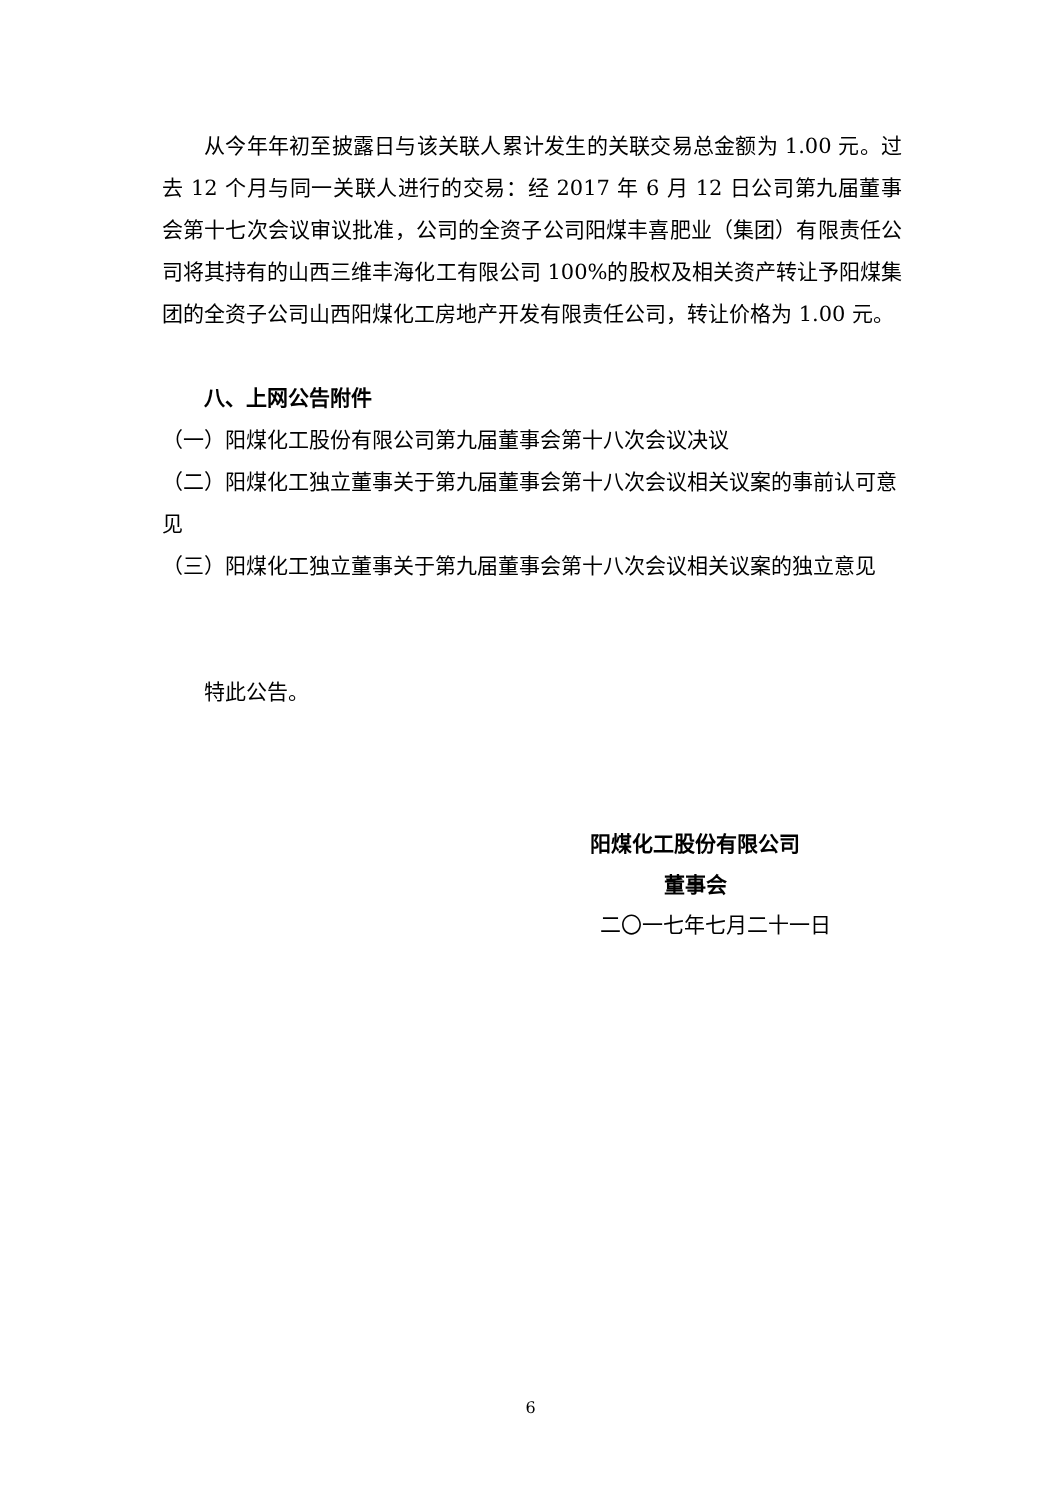从今年年初至披露日与该关联人累计发生的关联交易总金额为 1.00 元。过去 12 个月与同一关联人进行的交易：经 2017 年 6 月 12 日公司第九届董事会第十七次会议审议批准，公司的全资子公司阳煤丰喜肥业（集团）有限责任公司将其持有的山西三维丰海化工有限公司 100%的股权及相关资产转让予阳煤集团的全资子公司山西阳煤化工房地产开发有限责任公司，转让价格为 1.00 元。
八、上网公告附件
（一）阳煤化工股份有限公司第九届董事会第十八次会议决议
（二）阳煤化工独立董事关于第九届董事会第十八次会议相关议案的事前认可意见
（三）阳煤化工独立董事关于第九届董事会第十八次会议相关议案的独立意见
特此公告。
阳煤化工股份有限公司
董事会
二〇一七年七月二十一日
6